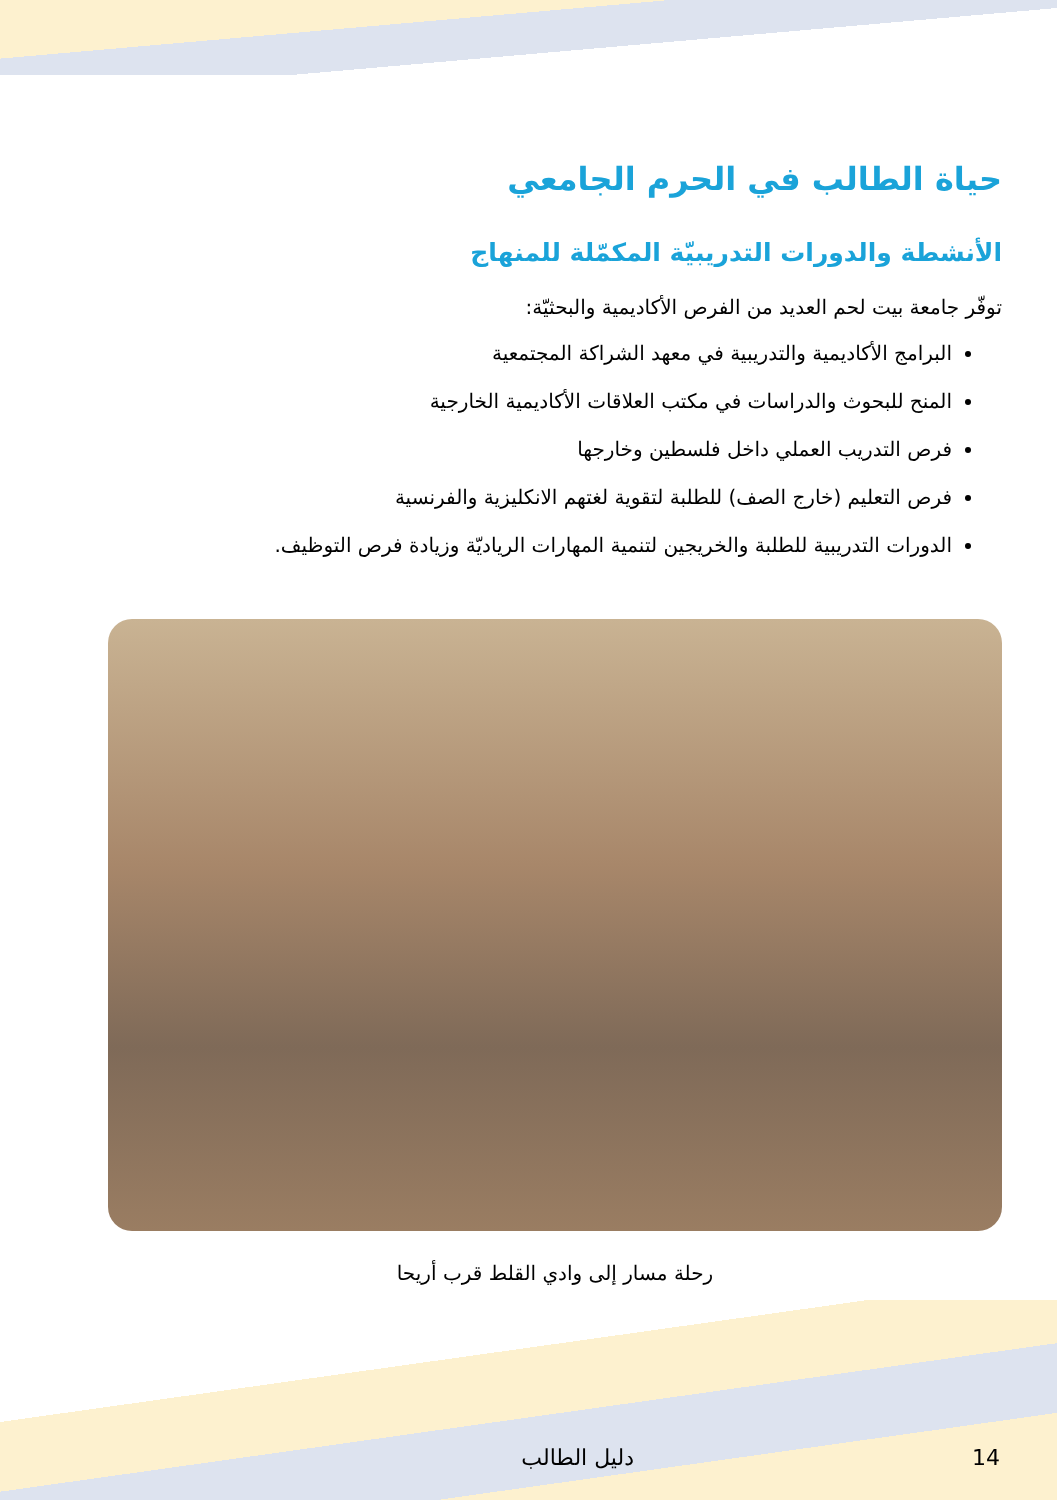حياة الطالب في الحرم الجامعي
الأنشطة والدورات التدريبيّة المكمّلة للمنهاج
توفّر جامعة بيت لحم العديد من الفرص الأكاديمية والبحثيّة:
البرامج الأكاديمية والتدريبية في معهد الشراكة المجتمعية
المنح للبحوث والدراسات في مكتب العلاقات الأكاديمية الخارجية
فرص التدريب العملي داخل فلسطين وخارجها
فرص التعليم (خارج الصف) للطلبة لتقوية لغتهم الانكليزية والفرنسية
الدورات التدريبية للطلبة والخريجين لتنمية المهارات الرياديّة وزيادة فرص التوظيف.
رحلة مسار إلى وادي القلط قرب أريحا
دليل الطالب 14